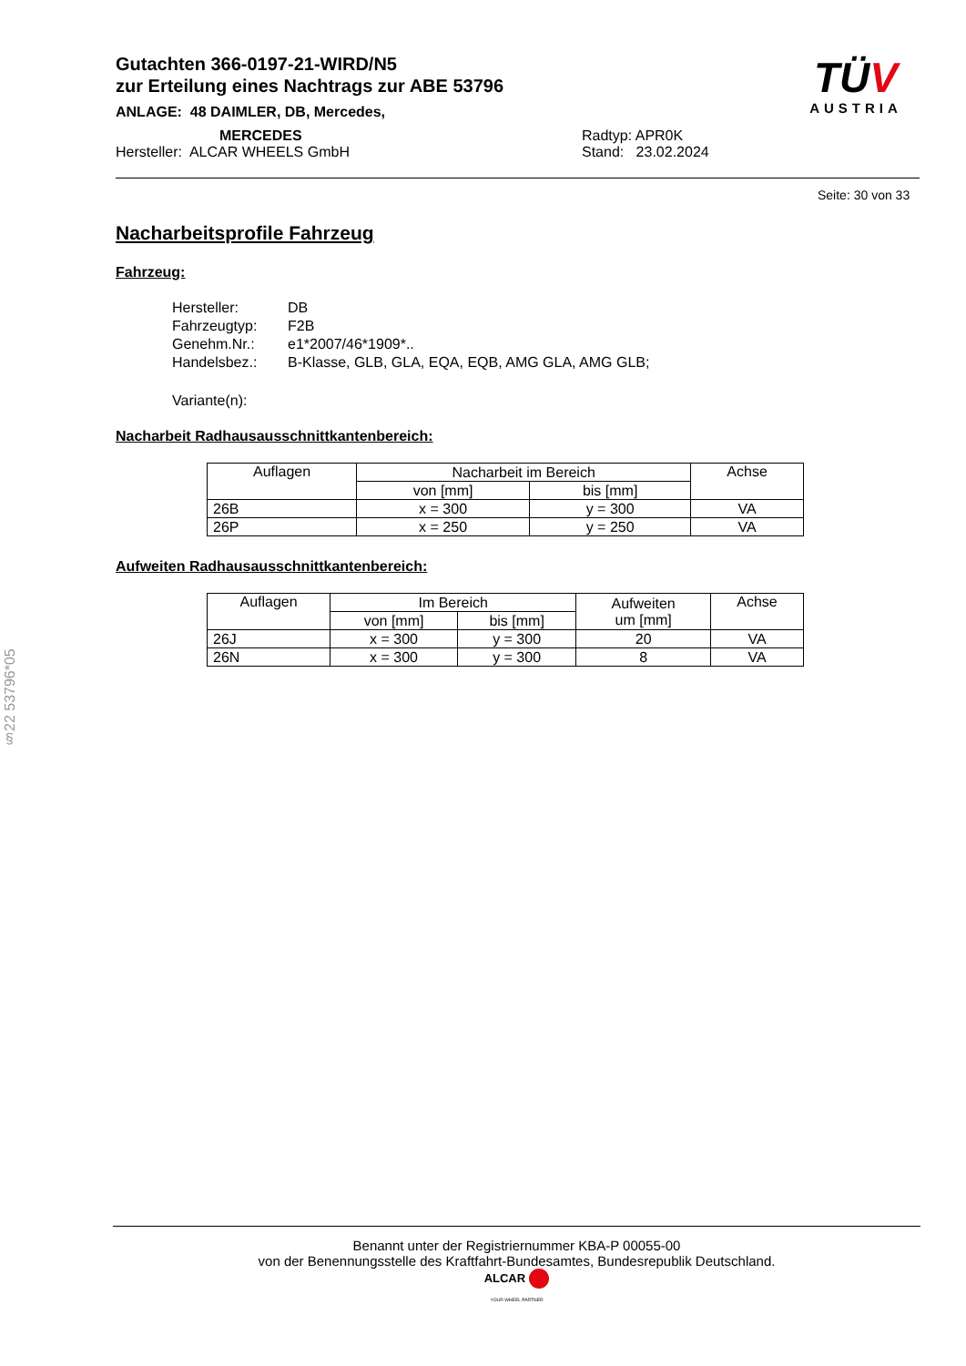Gutachten 366-0197-21-WIRD/N5
zur Erteilung eines Nachtrags zur ABE 53796
ANLAGE: 48 DAIMLER, DB, Mercedes,
MERCEDES
Hersteller: ALCAR WHEELS GmbH
Radtyp: APR0K
Stand: 23.02.2024
TÜV
AUSTRIA
Seite: 30 von 33
Nacharbeitsprofile Fahrzeug
Fahrzeug:
| Hersteller: | DB |
| Fahrzeugtyp: | F2B |
| Genehm.Nr.: | e1*2007/46*1909*.. |
| Handelsbez.: | B-Klasse, GLB, GLA, EQA, EQB, AMG GLA, AMG GLB; |
| Variante(n): | |
Nacharbeit Radhausausschnittkantenbereich:
| Auflagen | Nacharbeit im Bereich | | Achse |
| --- | --- | --- | --- |
| | von [mm] | bis [mm] | |
| 26B | x = 300 | y = 300 | VA |
| 26P | x = 250 | y = 250 | VA |
Aufweiten Radhausausschnittkantenbereich:
| Auflagen | Im Bereich | | Aufweiten um [mm] | Achse |
| --- | --- | --- | --- | --- |
| | von [mm] | bis [mm] | | |
| 26J | x = 300 | y = 300 | 20 | VA |
| 26N | x = 300 | y = 300 | 8 | VA |
§22 53796*05
Benannt unter der Registriernummer KBA-P 00055-00
von der Benennungsstelle des Kraftfahrt-Bundesamtes, Bundesrepublik Deutschland.
ALCAR
YOUR WHEEL PARTNER